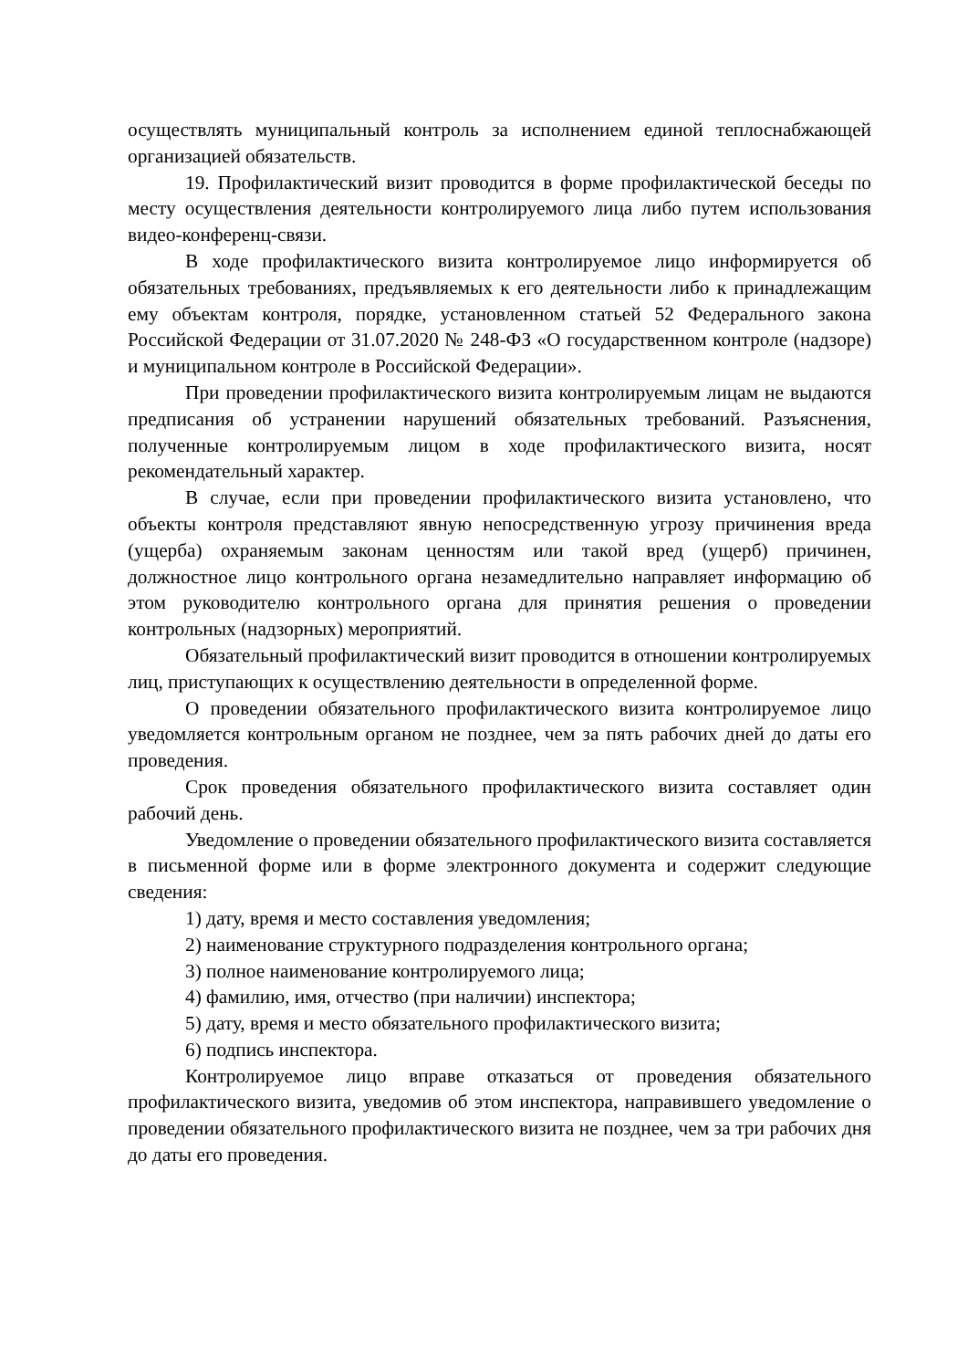осуществлять муниципальный контроль за исполнением единой теплоснабжающей организацией обязательств.
19. Профилактический визит проводится в форме профилактической беседы по месту осуществления деятельности контролируемого лица либо путем использования видео-конференц-связи.
В ходе профилактического визита контролируемое лицо информируется об обязательных требованиях, предъявляемых к его деятельности либо к принадлежащим ему объектам контроля, порядке, установленном статьей 52 Федерального закона Российской Федерации от 31.07.2020 № 248-ФЗ «О государственном контроле (надзоре) и муниципальном контроле в Российской Федерации».
При проведении профилактического визита контролируемым лицам не выдаются предписания об устранении нарушений обязательных требований. Разъяснения, полученные контролируемым лицом в ходе профилактического визита, носят рекомендательный характер.
В случае, если при проведении профилактического визита установлено, что объекты контроля представляют явную непосредственную угрозу причинения вреда (ущерба) охраняемым законам ценностям или такой вред (ущерб) причинен, должностное лицо контрольного органа незамедлительно направляет информацию об этом руководителю контрольного органа для принятия решения о проведении контрольных (надзорных) мероприятий.
Обязательный профилактический визит проводится в отношении контролируемых лиц, приступающих к осуществлению деятельности в определенной форме.
О проведении обязательного профилактического визита контролируемое лицо уведомляется контрольным органом не позднее, чем за пять рабочих дней до даты его проведения.
Срок проведения обязательного профилактического визита составляет один рабочий день.
Уведомление о проведении обязательного профилактического визита составляется в письменной форме или в форме электронного документа и содержит следующие сведения:
1) дату, время и место составления уведомления;
2) наименование структурного подразделения контрольного органа;
3) полное наименование контролируемого лица;
4) фамилию, имя, отчество (при наличии) инспектора;
5) дату, время и место обязательного профилактического визита;
6) подпись инспектора.
Контролируемое лицо вправе отказаться от проведения обязательного профилактического визита, уведомив об этом инспектора, направившего уведомление о проведении обязательного профилактического визита не позднее, чем за три рабочих дня до даты его проведения.